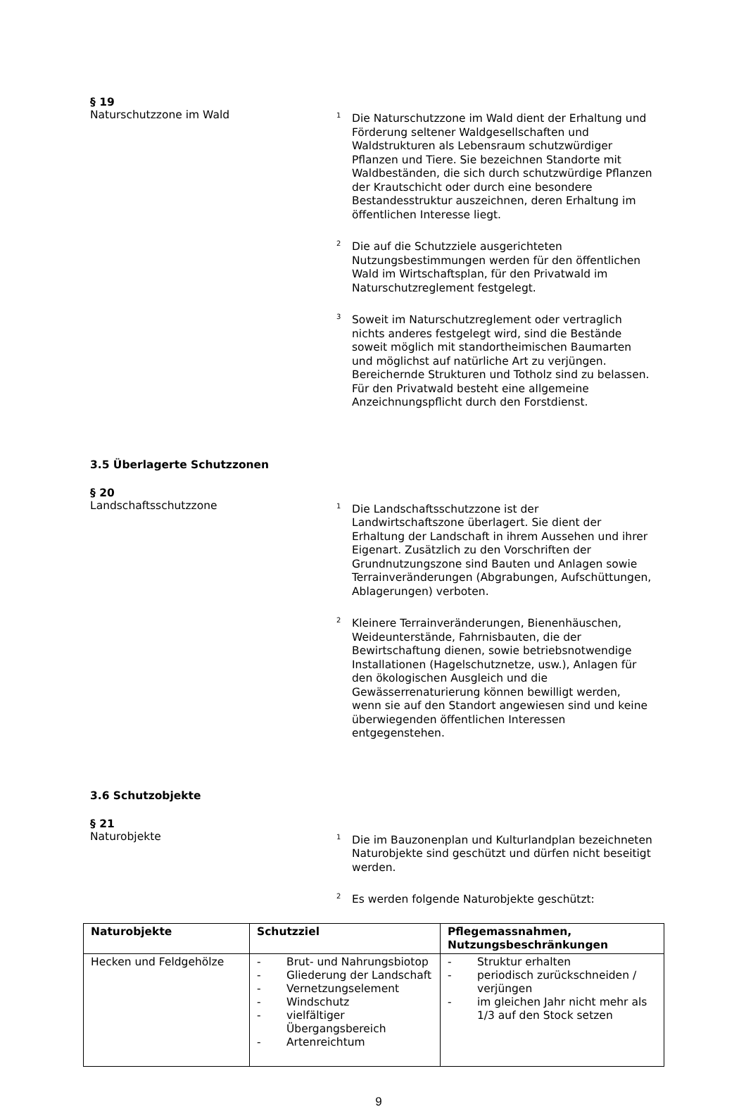§ 19
Naturschutzzone im Wald
<sup>1</sup> Die Naturschutzzone im Wald dient der Erhaltung und Förderung seltener Waldgesellschaften und Waldstrukturen als Lebensraum schutzwürdiger Pflanzen und Tiere. Sie bezeichnen Standorte mit Waldbeständen, die sich durch schutzwürdige Pflanzen der Krautschicht oder durch eine besondere Bestandesstruktur auszeichnen, deren Erhaltung im öffentlichen Interesse liegt.
<sup>2</sup> Die auf die Schutzziele ausgerichteten Nutzungsbestimmungen werden für den öffentlichen Wald im Wirtschaftsplan, für den Privatwald im Naturschutzreglement festgelegt.
<sup>3</sup> Soweit im Naturschutzreglement oder vertraglich nichts anderes festgelegt wird, sind die Bestände soweit möglich mit standortheimischen Baumarten und möglichst auf natürliche Art zu verjüngen. Bereichernde Strukturen und Totholz sind zu belassen. Für den Privatwald besteht eine allgemeine Anzeichnungspflicht durch den Forstdienst.
3.5 Überlagerte Schutzzonen
§ 20
Landschaftsschutzzone
<sup>1</sup> Die Landschaftsschutzzone ist der Landwirtschaftszone überlagert. Sie dient der Erhaltung der Landschaft in ihrem Aussehen und ihrer Eigenart. Zusätzlich zu den Vorschriften der Grundnutzungszone sind Bauten und Anlagen sowie Terrainveränderungen (Abgrabungen, Aufschüttungen, Ablagerungen) verboten.
<sup>2</sup> Kleinere Terrainveränderungen, Bienenhäuschen, Weideunterstände, Fahrnisbauten, die der Bewirtschaftung dienen, sowie betriebsnotwendige Installationen (Hagelschutznetze, usw.), Anlagen für den ökologischen Ausgleich und die Gewässerrenaturierung können bewilligt werden, wenn sie auf den Standort angewiesen sind und keine überwiegenden öffentlichen Interessen entgegenstehen.
3.6 Schutzobjekte
§ 21
Naturobjekte
<sup>1</sup> Die im Bauzonenplan und Kulturlandplan bezeichneten Naturobjekte sind geschützt und dürfen nicht beseitigt werden.
<sup>2</sup> Es werden folgende Naturobjekte geschützt:
| Naturobjekte | Schutzziel | Pflegemassnahmen, Nutzungsbeschränkungen |
| --- | --- | --- |
| Hecken und Feldgehölze | - Brut- und Nahrungsbiotop - Gliederung der Landschaft - Vernetzungselement - Windschutz - vielfältiger Übergangsbereich - Artenreichtum | - Struktur erhalten - periodisch zurückschneiden / verjüngen - im gleichen Jahr nicht mehr als 1/3 auf den Stock setzen |
9